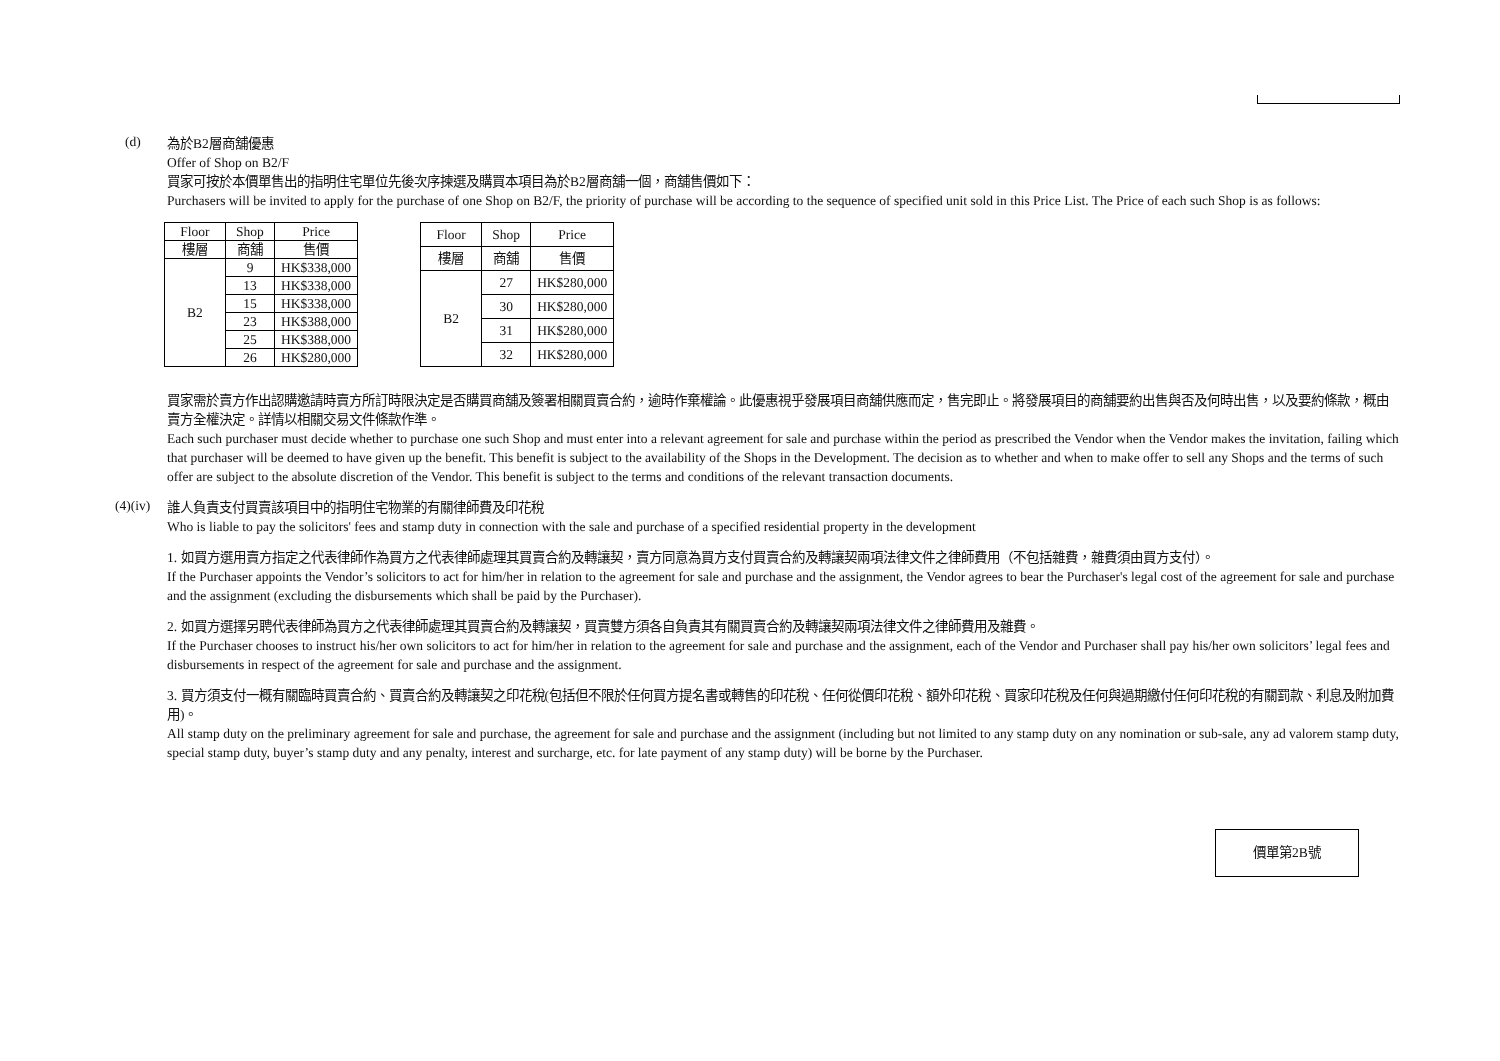(d)
為於B2層商舖優惠
Offer of Shop on B2/F
買家可按於本價單售出的指明住宅單位先後次序揀選及購買本項目為於B2層商舖一個，商舖售價如下：
Purchasers will be invited to apply for the purchase of one Shop on B2/F, the priority of purchase will be according to the sequence of specified unit sold in this Price List. The Price of each such Shop is as follows:
| Floor | Shop | Price |
| --- | --- | --- |
| 樓層 | 商舖 | 售價 |
| B2 | 9 | HK$338,000 |
| | 13 | HK$338,000 |
| | 15 | HK$338,000 |
| | 23 | HK$388,000 |
| | 25 | HK$388,000 |
| | 26 | HK$280,000 |
| Floor | Shop | Price |
| --- | --- | --- |
| 樓層 | 商舖 | 售價 |
| B2 | 27 | HK$280,000 |
| | 30 | HK$280,000 |
| | 31 | HK$280,000 |
| | 32 | HK$280,000 |
買家需於賣方作出認購邀請時賣方所訂時限決定是否購買商舖及簽署相關買賣合約，逾時作棄權論。此優惠視乎發展項目商舖供應而定，售完即止。將發展項目的商舖要約出售與否及何時出售，以及要約條款，概由賣方全權決定。詳情以相關交易文件條款作準。
Each such purchaser must decide whether to purchase one such Shop and must enter into a relevant agreement for sale and purchase within the period as prescribed the Vendor when the Vendor makes the invitation, failing which that purchaser will be deemed to have given up the benefit. This benefit is subject to the availability of the Shops in the Development. The decision as to whether and when to make offer to sell any Shops and the terms of such offer are subject to the absolute discretion of the Vendor. This benefit is subject to the terms and conditions of the relevant transaction documents.
(4)(iv)
誰人負責支付買賣該項目中的指明住宅物業的有關律師費及印花稅
Who is liable to pay the solicitors' fees and stamp duty in connection with the sale and purchase of a specified residential property in the development
1. 如買方選用賣方指定之代表律師作為買方之代表律師處理其買賣合約及轉讓契，賣方同意為買方支付買賣合約及轉讓契兩項法律文件之律師費用（不包括雜費，雜費須由買方支付）。
If the Purchaser appoints the Vendor’s solicitors to act for him/her in relation to the agreement for sale and purchase and the assignment, the Vendor agrees to bear the Purchaser's legal cost of the agreement for sale and purchase and the assignment (excluding the disbursements which shall be paid by the Purchaser).
2. 如買方選擇另聘代表律師為買方之代表律師處理其買賣合約及轉讓契，買賣雙方須各自負責其有關買賣合約及轉讓契兩項法律文件之律師費用及雜費。
If the Purchaser chooses to instruct his/her own solicitors to act for him/her in relation to the agreement for sale and purchase and the assignment, each of the Vendor and Purchaser shall pay his/her own solicitors’ legal fees and disbursements in respect of the agreement for sale and purchase and the assignment.
3. 買方須支付一概有關臨時買賣合約、買賣合約及轉讓契之印花稅(包括但不限於任何買方提名書或轉售的印花稅、任何從價印花稅、額外印花稅、買家印花稅及任何與過期繳付任何印花稅的有關罰款、利息及附加費用)。
All stamp duty on the preliminary agreement for sale and purchase, the agreement for sale and purchase and the assignment (including but not limited to any stamp duty on any nomination or sub-sale, any ad valorem stamp duty, special stamp duty, buyer’s stamp duty and any penalty, interest and surcharge, etc. for late payment of any stamp duty) will be borne by the Purchaser.
價單第2B號